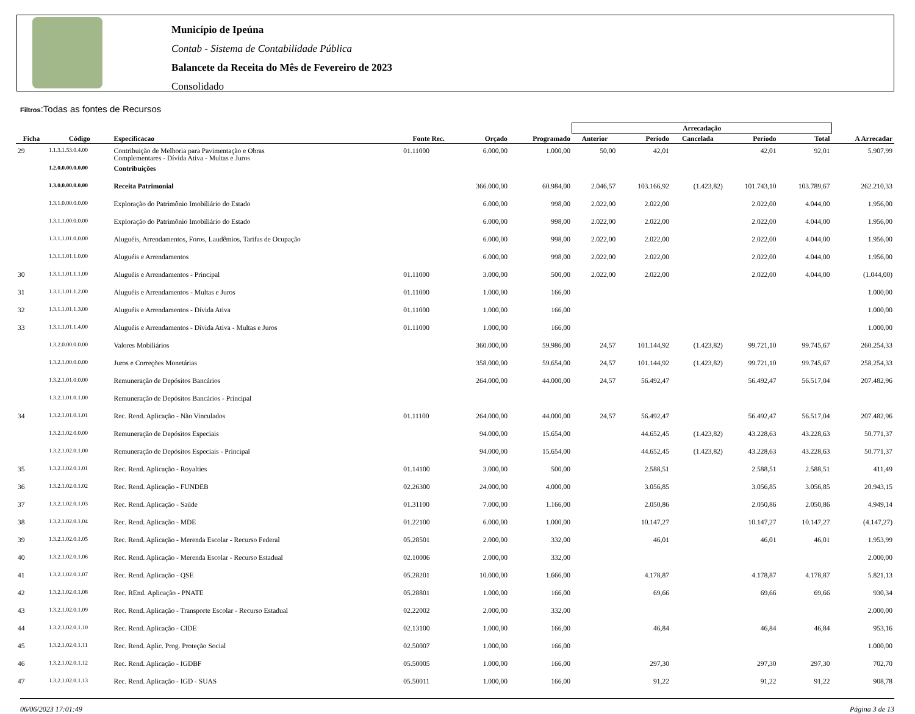Município de Ipeúna
Contab - Sistema de Contabilidade Pública
Balancete da Receita do Mês de Fevereiro de 2023
Consolidado
Filtros:Todas as fontes de Recursos
| | | | | | | Arrecadação | | | | | |
| --- | --- | --- | --- | --- | --- | --- | --- | --- | --- | --- | --- |
| Ficha | Código | Especificacao | Fonte Rec. | Orçado | Programado | Anterior | Período | Cancelada | Período | Total | A Arrecadar |
| 29 | 1.1.3.1.53.0.4.00 | Contribuição de Melhoria para Pavimentação e Obras Complementares - Dívida Ativa - Multas e Juros | 01.11000 | 6.000,00 | 1.000,00 | 50,00 | 42,01 | | 42,01 | 92,01 | 5.907,99 |
| | 1.2.0.0.00.0.0.00 | Contribuições | | | | | | | | | |
| | 1.3.0.0.00.0.0.00 | Receita Patrimonial | | 366.000,00 | 60.984,00 | 2.046,57 | 103.166,92 | (1.423,82) | 101.743,10 | 103.789,67 | 262.210,33 |
| | 1.3.1.0.00.0.0.00 | Exploração do Patrimônio Imobiliário do Estado | | 6.000,00 | 998,00 | 2.022,00 | 2.022,00 | | 2.022,00 | 4.044,00 | 1.956,00 |
| | 1.3.1.1.00.0.0.00 | Exploração do Patrimônio Imobiliário do Estado | | 6.000,00 | 998,00 | 2.022,00 | 2.022,00 | | 2.022,00 | 4.044,00 | 1.956,00 |
| | 1.3.1.1.01.0.0.00 | Aluguéis, Arrendamentos, Foros, Laudêmios, Tarifas de Ocupação | | 6.000,00 | 998,00 | 2.022,00 | 2.022,00 | | 2.022,00 | 4.044,00 | 1.956,00 |
| | 1.3.1.1.01.1.0.00 | Aluguéis e Arrendamentos | | 6.000,00 | 998,00 | 2.022,00 | 2.022,00 | | 2.022,00 | 4.044,00 | 1.956,00 |
| 30 | 1.3.1.1.01.1.1.00 | Aluguéis e Arrendamentos - Principal | 01.11000 | 3.000,00 | 500,00 | 2.022,00 | 2.022,00 | | 2.022,00 | 4.044,00 | (1.044,00) |
| 31 | 1.3.1.1.01.1.2.00 | Aluguéis e Arrendamentos - Multas e Juros | 01.11000 | 1.000,00 | 166,00 | | | | | | 1.000,00 |
| 32 | 1.3.1.1.01.1.3.00 | Aluguéis e Arrendamentos - Dívida Ativa | 01.11000 | 1.000,00 | 166,00 | | | | | | 1.000,00 |
| 33 | 1.3.1.1.01.1.4.00 | Aluguéis e Arrendamentos - Dívida Ativa - Multas e Juros | 01.11000 | 1.000,00 | 166,00 | | | | | | 1.000,00 |
| | 1.3.2.0.00.0.0.00 | Valores Mobiliários | | 360.000,00 | 59.986,00 | 24,57 | 101.144,92 | (1.423,82) | 99.721,10 | 99.745,67 | 260.254,33 |
| | 1.3.2.1.00.0.0.00 | Juros e Correções Monetárias | | 358.000,00 | 59.654,00 | 24,57 | 101.144,92 | (1.423,82) | 99.721,10 | 99.745,67 | 258.254,33 |
| | 1.3.2.1.01.0.0.00 | Remuneração de Depósitos Bancários | | 264.000,00 | 44.000,00 | 24,57 | 56.492,47 | | 56.492,47 | 56.517,04 | 207.482,96 |
| | 1.3.2.1.01.0.1.00 | Remuneração de Depósitos Bancários - Principal | | | | | | | | | |
| 34 | 1.3.2.1.01.0.1.01 | Rec. Rend. Aplicação - Não Vinculados | 01.11100 | 264.000,00 | 44.000,00 | 24,57 | 56.492,47 | | 56.492,47 | 56.517,04 | 207.482,96 |
| | 1.3.2.1.02.0.0.00 | Remuneração de Depósitos Especiais | | 94.000,00 | 15.654,00 | | 44.652,45 | (1.423,82) | 43.228,63 | 43.228,63 | 50.771,37 |
| | 1.3.2.1.02.0.1.00 | Remuneração de Depósitos Especiais - Principal | | 94.000,00 | 15.654,00 | | 44.652,45 | (1.423,82) | 43.228,63 | 43.228,63 | 50.771,37 |
| 35 | 1.3.2.1.02.0.1.01 | Rec. Rend. Aplicação - Royalties | 01.14100 | 3.000,00 | 500,00 | | 2.588,51 | | 2.588,51 | 2.588,51 | 411,49 |
| 36 | 1.3.2.1.02.0.1.02 | Rec. Rend. Aplicação - FUNDEB | 02.26300 | 24.000,00 | 4.000,00 | | 3.056,85 | | 3.056,85 | 3.056,85 | 20.943,15 |
| 37 | 1.3.2.1.02.0.1.03 | Rec. Rend. Aplicação - Saúde | 01.31100 | 7.000,00 | 1.166,00 | | 2.050,86 | | 2.050,86 | 2.050,86 | 4.949,14 |
| 38 | 1.3.2.1.02.0.1.04 | Rec. Rend. Aplicação - MDE | 01.22100 | 6.000,00 | 1.000,00 | | 10.147,27 | | 10.147,27 | 10.147,27 | (4.147,27) |
| 39 | 1.3.2.1.02.0.1.05 | Rec. Rend. Aplicação - Merenda Escolar - Recurso Federal | 05.28501 | 2.000,00 | 332,00 | | 46,01 | | 46,01 | 46,01 | 1.953,99 |
| 40 | 1.3.2.1.02.0.1.06 | Rec. Rend. Aplicação - Merenda Escolar - Recurso Estadual | 02.10006 | 2.000,00 | 332,00 | | | | | | 2.000,00 |
| 41 | 1.3.2.1.02.0.1.07 | Rec. Rend. Aplicação - QSE | 05.28201 | 10.000,00 | 1.666,00 | | 4.178,87 | | 4.178,87 | 4.178,87 | 5.821,13 |
| 42 | 1.3.2.1.02.0.1.08 | Rec. REnd. Aplicação - PNATE | 05.28801 | 1.000,00 | 166,00 | | 69,66 | | 69,66 | 69,66 | 930,34 |
| 43 | 1.3.2.1.02.0.1.09 | Rec. Rend. Aplicação - Transporte Escolar - Recurso Estadual | 02.22002 | 2.000,00 | 332,00 | | | | | | 2.000,00 |
| 44 | 1.3.2.1.02.0.1.10 | Rec. Rend. Aplicação - CIDE | 02.13100 | 1.000,00 | 166,00 | | 46,84 | | 46,84 | 46,84 | 953,16 |
| 45 | 1.3.2.1.02.0.1.11 | Rec. Rend. Aplic. Prog. Proteção Social | 02.50007 | 1.000,00 | 166,00 | | | | | | 1.000,00 |
| 46 | 1.3.2.1.02.0.1.12 | Rec. Rend. Aplicação - IGDBF | 05.50005 | 1.000,00 | 166,00 | | 297,30 | | 297,30 | 297,30 | 702,70 |
| 47 | 1.3.2.1.02.0.1.13 | Rec. Rend. Aplicação - IGD - SUAS | 05.50011 | 1.000,00 | 166,00 | | 91,22 | | 91,22 | 91,22 | 908,78 |
06/06/2023 17:01:49 Página 3 de 13